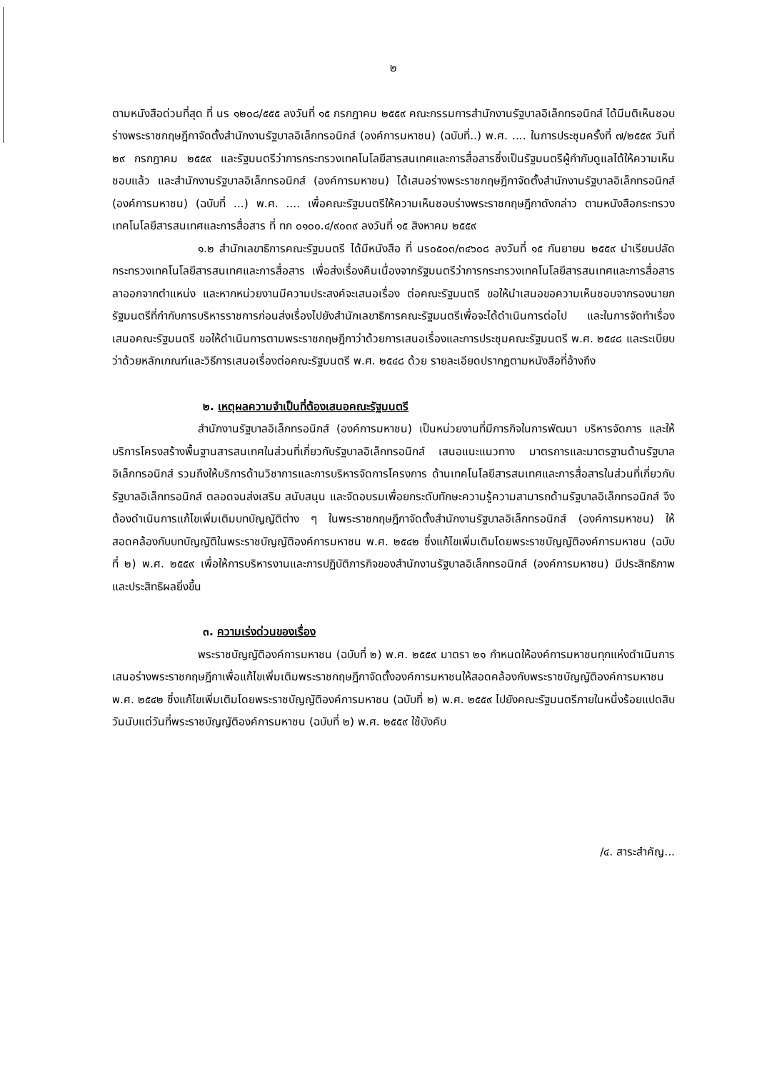๒
ตามหนังสือด่วนที่สุด ที่ นร ๑๒๐๘/๕๕๕ ลงวันที่ ๑๕ กรกฎาคม ๒๕๕๙ คณะกรรมการสำนักงานรัฐบาลอิเล็กทรอนิกส์ ได้มีมติเห็นชอบร่างพระราชกฤษฎีกาจัดตั้งสำนักงานรัฐบาลอิเล็กทรอนิกส์ (องค์การมหาชน) (ฉบับที่..) พ.ศ. .... ในการประชุมครั้งที่ ๗/๒๕๕๙ วันที่ ๒๙ กรกฎาคม ๒๕๕๙ และรัฐมนตรีว่าการกระทรวงเทคโนโลยีสารสนเทศและการสื่อสารซึ่งเป็นรัฐมนตรีผู้กำกับดูแลได้ให้ความเห็นชอบแล้ว และสำนักงานรัฐบาลอิเล็กทรอนิกส์ (องค์การมหาชน) ได้เสนอร่างพระราชกฤษฎีกาจัดตั้งสำนักงานรัฐบาลอิเล็กทรอนิกส์ (องค์การมหาชน) (ฉบับที่ ...) พ.ศ. .... เพื่อคณะรัฐมนตรีให้ความเห็นชอบร่างพระราชกฤษฎีกาดังกล่าว ตามหนังสือกระทรวงเทคโนโลยีสารสนเทศและการสื่อสาร ที่ ทก ๐๑๐๐.๔/๙๐๓๙ ลงวันที่ ๑๕ สิงหาคม ๒๕๕๙
๑.๒ สำนักเลขาธิการคณะรัฐมนตรี ได้มีหนังสือ ที่ นร๐๕๐๓/๓๔๖๐๘ ลงวันที่ ๑๕ กันยายน ๒๕๕๙ นำเรียนปลัดกระทรวงเทคโนโลยีสารสนเทศและการสื่อสาร เพื่อส่งเรื่องคืนเนื่องจากรัฐมนตรีว่าการกระทรวงเทคโนโลยีสารสนเทศและการสื่อสารลาออกจากตำแหน่ง และหากหน่วยงานมีความประสงค์จะเสนอเรื่อง ต่อคณะรัฐมนตรี ขอให้นำเสนอขอความเห็นชอบจากรองนายกรัฐมนตรีที่กำกับการบริหารราชการก่อนส่งเรื่องไปยังสำนักเลขาธิการคณะรัฐมนตรีเพื่อจะได้ดำเนินการต่อไป และในการจัดทำเรื่องเสนอคณะรัฐมนตรี ขอให้ดำเนินการตามพระราชกฤษฎีกาว่าด้วยการเสนอเรื่องและการประชุมคณะรัฐมนตรี พ.ศ. ๒๕๔๘ และระเบียบว่าด้วยหลักเกณฑ์และวิธีการเสนอเรื่องต่อคณะรัฐมนตรี พ.ศ. ๒๕๔๘ ด้วย รายละเอียดปรากฏตามหนังสือที่อ้างถึง
๒. เหตุผลความจำเป็นที่ต้องเสนอคณะรัฐมนตรี
สำนักงานรัฐบาลอิเล็กทรอนิกส์ (องค์การมหาชน) เป็นหน่วยงานที่มีภารกิจในการพัฒนา บริหารจัดการ และให้บริการโครงสร้างพื้นฐานสารสนเทศในส่วนที่เกี่ยวกับรัฐบาลอิเล็กทรอนิกส์ เสนอแนะแนวทาง มาตรการและมาตรฐานด้านรัฐบาลอิเล็กทรอนิกส์ รวมถึงให้บริการด้านวิชาการและการบริหารจัดการโครงการ ด้านเทคโนโลยีสารสนเทศและการสื่อสารในส่วนที่เกี่ยวกับรัฐบาลอิเล็กทรอนิกส์ ตลอดจนส่งเสริม สนับสนุน และจัดอบรมเพื่อยกระดับทักษะความรู้ความสามารถด้านรัฐบาลอิเล็กทรอนิกส์ จึงต้องดำเนินการแก้ไขเพิ่มเติมบทบัญญัติต่าง ๆ ในพระราชกฤษฎีกาจัดตั้งสำนักงานรัฐบาลอิเล็กทรอนิกส์ (องค์การมหาชน) ให้สอดคล้องกับบทบัญญัติในพระราชบัญญัติองค์การมหาชน พ.ศ. ๒๕๔๒ ซึ่งแก้ไขเพิ่มเติมโดยพระราชบัญญัติองค์การมหาชน (ฉบับที่ ๒) พ.ศ. ๒๕๕๙ เพื่อให้การบริหารงานและการปฏิบัติภารกิจของสำนักงานรัฐบาลอิเล็กทรอนิกส์ (องค์การมหาชน) มีประสิทธิภาพและประสิทธิผลยิ่งขึ้น
๓. ความเร่งด่วนของเรื่อง
พระราชบัญญัติองค์การมหาชน (ฉบับที่ ๒) พ.ศ. ๒๕๕๙ มาตรา ๒๑ กำหนดให้องค์การมหาชนทุกแห่งดำเนินการเสนอร่างพระราชกฤษฎีกาเพื่อแก้ไขเพิ่มเติมพระราชกฤษฎีกาจัดตั้งองค์การมหาชนให้สอดคล้องกับพระราชบัญญัติองค์การมหาชน พ.ศ. ๒๕๔๒ ซึ่งแก้ไขเพิ่มเติมโดยพระราชบัญญัติองค์การมหาชน (ฉบับที่ ๒) พ.ศ. ๒๕๕๙ ไปยังคณะรัฐมนตรีภายในหนึ่งร้อยแปดสิบวันนับแต่วันที่พระราชบัญญัติองค์การมหาชน (ฉบับที่ ๒) พ.ศ. ๒๕๕๙ ใช้บังคับ
/๔. สาระสำคัญ...